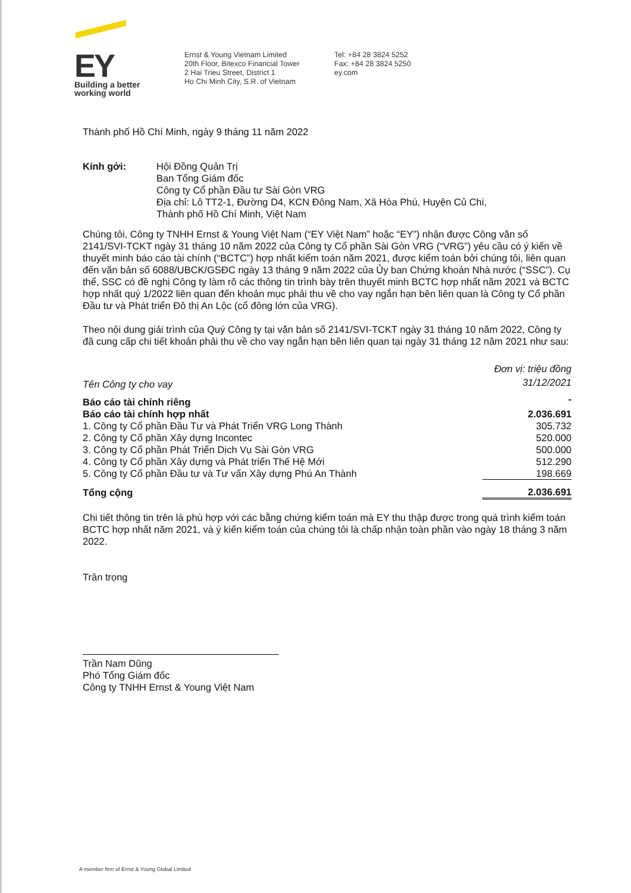EY
Building a better
working world
Ernst & Young Vietnam Limited
20th Floor, Bitexco Financial Tower
2 Hai Trieu Street, District 1
Ho Chi Minh City, S.R. of Vietnam
Tel: +84 28 3824 5252
Fax: +84 28 3824 5250
ey.com
Thành phố Hồ Chí Minh, ngày 9 tháng 11 năm 2022
Kính gởi: Hội Đồng Quản Trị
Ban Tổng Giám đốc
Công ty Cổ phần Đầu tư Sài Gòn VRG
Địa chỉ: Lô TT2-1, Đường D4, KCN Đông Nam, Xã Hòa Phú, Huyện Củ Chi,
Thành phố Hồ Chí Minh, Việt Nam
Chúng tôi, Công ty TNHH Ernst & Young Việt Nam (“EY Việt Nam” hoặc “EY”) nhận được Công văn số 2141/SVI-TCKT ngày 31 tháng 10 năm 2022 của Công ty Cổ phần Sài Gòn VRG (“VRG”) yêu cầu có ý kiến về thuyết minh báo cáo tài chính (“BCTC”) hợp nhất kiểm toán năm 2021, được kiểm toán bởi chúng tôi, liên quan đến văn bản số 6088/UBCK/GSĐC ngày 13 tháng 9 năm 2022 của Ủy ban Chứng khoán Nhà nước (“SSC”). Cụ thể, SSC có đề nghị Công ty làm rõ các thông tin trình bày trên thuyết minh BCTC hợp nhất năm 2021 và BCTC hợp nhất quý 1/2022 liên quan đến khoản mục phải thu về cho vay ngắn hạn bên liên quan là Công ty Cổ phần Đầu tư và Phát triển Đô thị An Lộc (cổ đông lớn của VRG).
Theo nội dung giải trình của Quý Công ty tại văn bản số 2141/SVI-TCKT ngày 31 tháng 10 năm 2022, Công ty đã cung cấp chi tiết khoản phải thu về cho vay ngắn hạn bên liên quan tại ngày 31 tháng 12 năm 2021 như sau:
| | Đơn vị: triệu đồng |
| Tên Công ty cho vay | 31/12/2021 |
| Báo cáo tài chính riêng | - |
| Báo cáo tài chính hợp nhất | 2.036.691 |
| 1. Công ty Cổ phần Đầu Tư và Phát Triển VRG Long Thành | 305.732 |
| 2. Công ty Cổ phần Xây dựng Incontec | 520.000 |
| 3. Công ty Cổ phần Phát Triển Dịch Vụ Sài Gòn VRG | 500.000 |
| 4. Công ty Cổ phần Xây dựng và Phát triển Thế Hệ Mới | 512.290 |
| 5. Công ty Cổ phần Đầu tư và Tư vấn Xây dựng Phú An Thành | 198.669 |
| Tổng cộng | 2.036.691 |
Chi tiết thông tin trên là phù hợp với các bằng chứng kiểm toán mà EY thu thập được trong quá trình kiểm toán BCTC hợp nhất năm 2021, và ý kiến kiểm toán của chúng tôi là chấp nhận toàn phần vào ngày 18 tháng 3 năm 2022.
Trân trọng
Trần Nam Dũng
Phó Tổng Giám đốc
Công ty TNHH Ernst & Young Việt Nam
A member firm of Ernst & Young Global Limited